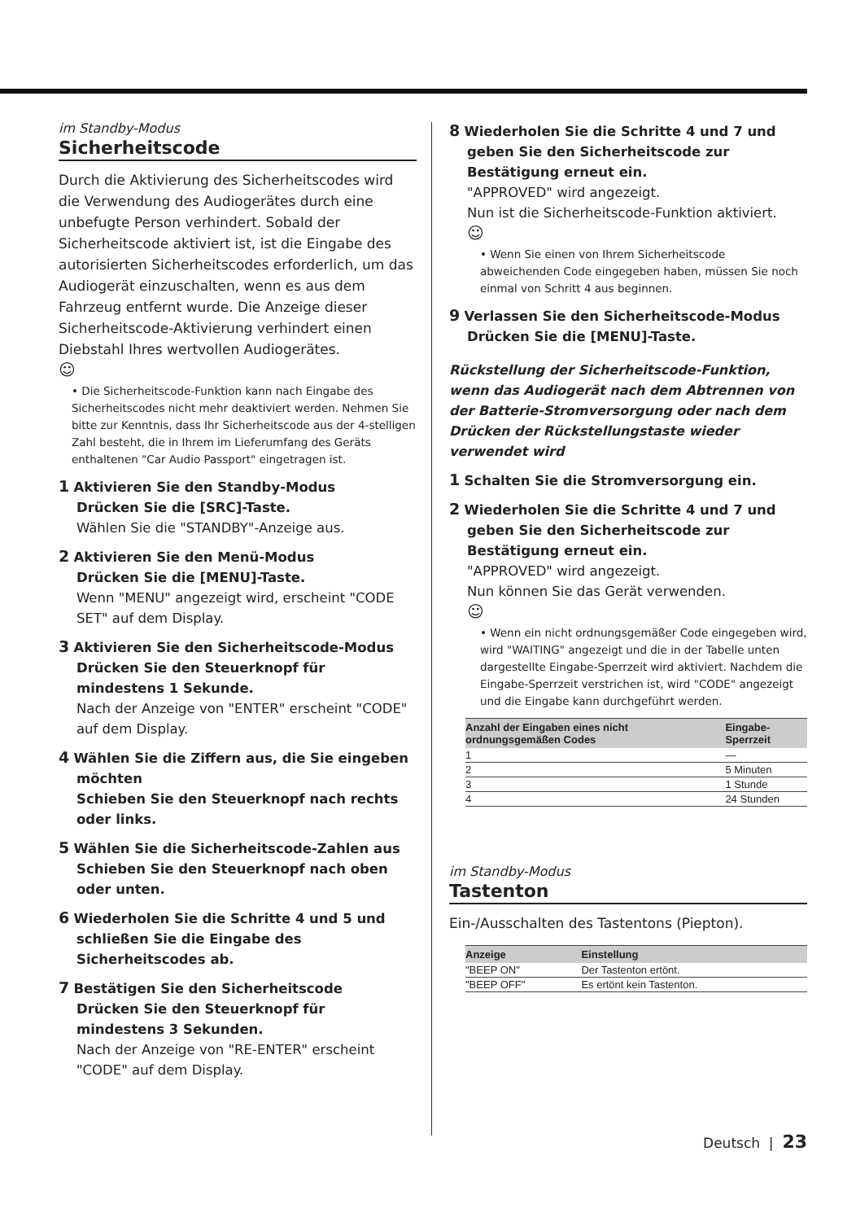im Standby-Modus
Sicherheitscode
Durch die Aktivierung des Sicherheitscodes wird die Verwendung des Audiogerätes durch eine unbefugte Person verhindert. Sobald der Sicherheitscode aktiviert ist, ist die Eingabe des autorisierten Sicherheitscodes erforderlich, um das Audiogerät einzuschalten, wenn es aus dem Fahrzeug entfernt wurde. Die Anzeige dieser Sicherheitscode-Aktivierung verhindert einen Diebstahl Ihres wertvollen Audiogerätes.
☺
• Die Sicherheitscode-Funktion kann nach Eingabe des Sicherheitscodes nicht mehr deaktiviert werden. Nehmen Sie bitte zur Kenntnis, dass Ihr Sicherheitscode aus der 4-stelligen Zahl besteht, die in Ihrem im Lieferumfang des Geräts enthaltenen "Car Audio Passport" eingetragen ist.
1 Aktivieren Sie den Standby-Modus
Drücken Sie die [SRC]-Taste.
Wählen Sie die "STANDBY"-Anzeige aus.
2 Aktivieren Sie den Menü-Modus
Drücken Sie die [MENU]-Taste.
Wenn "MENU" angezeigt wird, erscheint "CODE SET" auf dem Display.
3 Aktivieren Sie den Sicherheitscode-Modus
Drücken Sie den Steuerknopf für mindestens 1 Sekunde.
Nach der Anzeige von "ENTER" erscheint "CODE" auf dem Display.
4 Wählen Sie die Ziffern aus, die Sie eingeben möchten
Schieben Sie den Steuerknopf nach rechts oder links.
5 Wählen Sie die Sicherheitscode-Zahlen aus
Schieben Sie den Steuerknopf nach oben oder unten.
6 Wiederholen Sie die Schritte 4 und 5 und schließen Sie die Eingabe des Sicherheitscodes ab.
7 Bestätigen Sie den Sicherheitscode
Drücken Sie den Steuerknopf für mindestens 3 Sekunden.
Nach der Anzeige von "RE-ENTER" erscheint "CODE" auf dem Display.
8 Wiederholen Sie die Schritte 4 und 7 und geben Sie den Sicherheitscode zur Bestätigung erneut ein.
"APPROVED" wird angezeigt.
Nun ist die Sicherheitscode-Funktion aktiviert.
☺
• Wenn Sie einen von Ihrem Sicherheitscode abweichenden Code eingegeben haben, müssen Sie noch einmal von Schritt 4 aus beginnen.
9 Verlassen Sie den Sicherheitscode-Modus
Drücken Sie die [MENU]-Taste.
Rückstellung der Sicherheitscode-Funktion, wenn das Audiogerät nach dem Abtrennen von der Batterie-Stromversorgung oder nach dem Drücken der Rückstellungstaste wieder verwendet wird
1 Schalten Sie die Stromversorgung ein.
2 Wiederholen Sie die Schritte 4 und 7 und geben Sie den Sicherheitscode zur Bestätigung erneut ein.
"APPROVED" wird angezeigt.
Nun können Sie das Gerät verwenden.
☺
• Wenn ein nicht ordnungsgemäßer Code eingegeben wird, wird "WAITING" angezeigt und die in der Tabelle unten dargestellte Eingabe-Sperrzeit wird aktiviert. Nachdem die Eingabe-Sperrzeit verstrichen ist, wird "CODE" angezeigt und die Eingabe kann durchgeführt werden.
| Anzahl der Eingaben eines nicht ordnungsgemäßen Codes | Eingabe-Sperrzeit |
| --- | --- |
| 1 | — |
| 2 | 5 Minuten |
| 3 | 1 Stunde |
| 4 | 24 Stunden |
im Standby-Modus
Tastenton
Ein-/Ausschalten des Tastentons (Piepton).
| Anzeige | Einstellung |
| --- | --- |
| "BEEP ON" | Der Tastenton ertönt. |
| "BEEP OFF" | Es ertönt kein Tastenton. |
Deutsch | 23